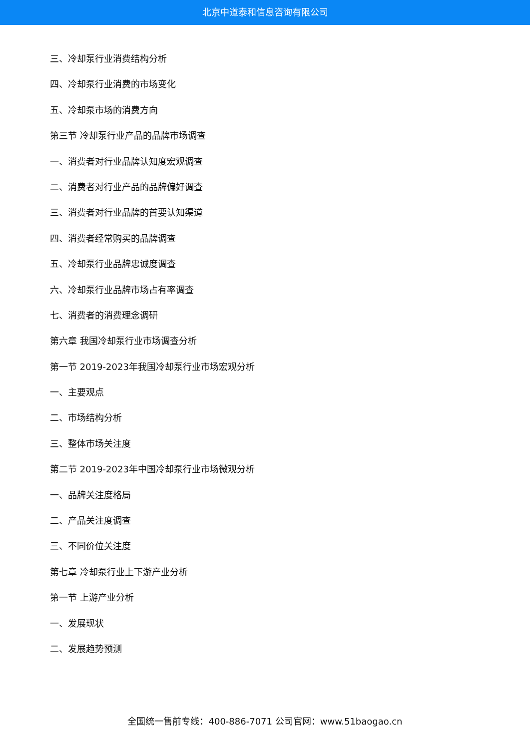北京中道泰和信息咨询有限公司
三、冷却泵行业消费结构分析
四、冷却泵行业消费的市场变化
五、冷却泵市场的消费方向
第三节 冷却泵行业产品的品牌市场调查
一、消费者对行业品牌认知度宏观调查
二、消费者对行业产品的品牌偏好调查
三、消费者对行业品牌的首要认知渠道
四、消费者经常购买的品牌调查
五、冷却泵行业品牌忠诚度调查
六、冷却泵行业品牌市场占有率调查
七、消费者的消费理念调研
第六章 我国冷却泵行业市场调查分析
第一节 2019-2023年我国冷却泵行业市场宏观分析
一、主要观点
二、市场结构分析
三、整体市场关注度
第二节 2019-2023年中国冷却泵行业市场微观分析
一、品牌关注度格局
二、产品关注度调查
三、不同价位关注度
第七章 冷却泵行业上下游产业分析
第一节 上游产业分析
一、发展现状
二、发展趋势预测
全国统一售前专线：400-886-7071 公司官网：www.51baogao.cn